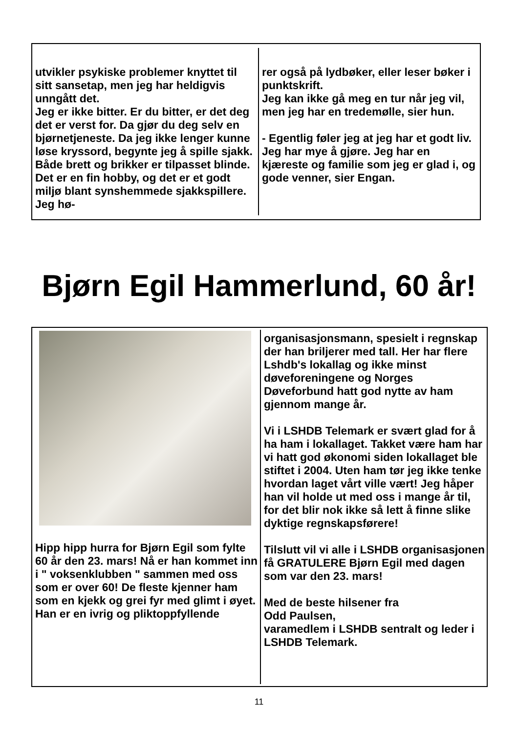utvikler psykiske problemer knyttet til sitt sansetap, men jeg har heldigvis unngått det.
Jeg er ikke bitter. Er du bitter, er det deg det er verst for. Da gjør du deg selv en bjørnetjeneste. Da jeg ikke lenger kunne løse kryssord, begynte jeg å spille sjakk. Både brett og brikker er tilpasset blinde. Det er en fin hobby, og det er et godt miljø blant synshemmede sjakkspillere. Jeg hø-
rer også på lydbøker, eller leser bøker i punktskrift.
Jeg kan ikke gå meg en tur når jeg vil, men jeg har en tredemølle, sier hun.
- Egentlig føler jeg at jeg har et godt liv. Jeg har mye å gjøre. Jeg har en kjæreste og familie som jeg er glad i, og gode venner, sier Engan.
Bjørn Egil Hammerlund, 60 år!
Hipp hipp hurra for Bjørn Egil som fylte 60 år den 23. mars! Nå er han kommet inn i " voksenklubben " sammen med oss som er over 60! De fleste kjenner ham som en kjekk og grei fyr med glimt i øyet.
Han er en ivrig og pliktoppfyllende
organisasjonsmann, spesielt i regnskap der han briljerer med tall. Her har flere Lshdb's lokallag og ikke minst døveforeningene og Norges Døveforbund hatt god nytte av ham gjennom mange år.
Vi i LSHDB Telemark er svært glad for å ha ham i lokallaget. Takket være ham har vi hatt god økonomi siden lokallaget ble stiftet i 2004. Uten ham tør jeg ikke tenke hvordan laget vårt ville vært! Jeg håper han vil holde ut med oss i mange år til, for det blir nok ikke så lett å finne slike dyktige regnskapsførere!
Tilslutt vil vi alle i LSHDB organisasjonen få GRATULERE Bjørn Egil med dagen som var den 23. mars!
Med de beste hilsener fra
Odd Paulsen,
varamedlem i LSHDB sentralt og leder i LSHDB Telemark.
11